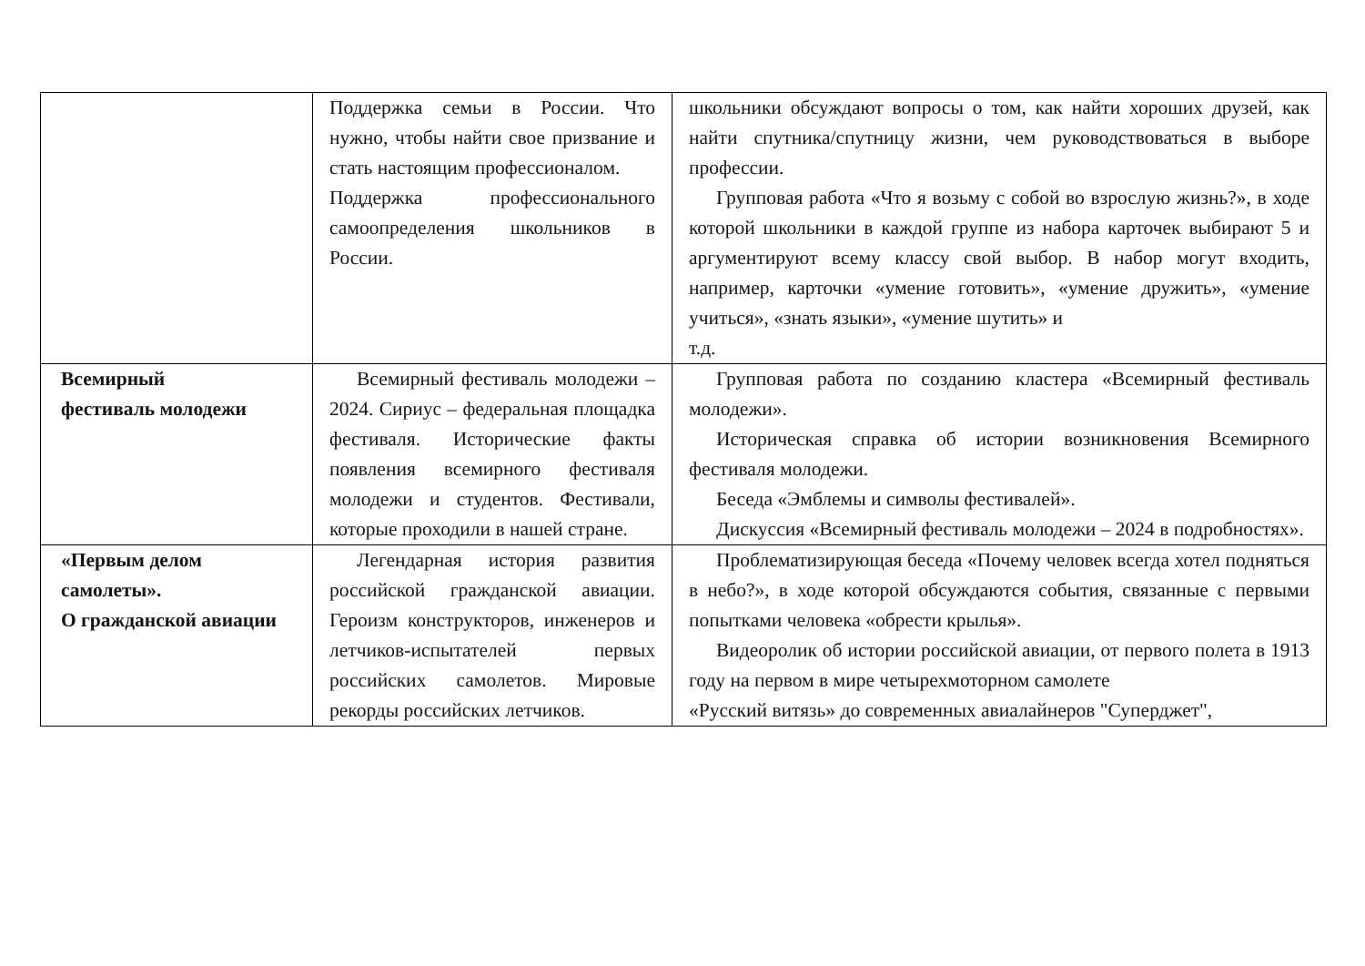| | Поддержка семьи в России. Что нужно, чтобы найти свое призвание и стать настоящим профессионалом. Поддержка профессионального самоопределения школьников в России. | школьники обсуждают вопросы о том, как найти хороших друзей, как найти спутника/спутницу жизни, чем руководствоваться в выборе профессии. Групповая работа «Что я возьму с собой во взрослую жизнь?», в ходе которой школьники в каждой группе из набора карточек выбирают 5 и аргументируют всему классу свой выбор. В набор могут входить, например, карточки «умение готовить», «умение дружить», «умение учиться», «знать языки», «умение шутить» и т.д. |
| Всемирный фестиваль молодежи | Всемирный фестиваль молодежи – 2024. Сириус – федеральная площадка фестиваля. Исторические факты появления всемирного фестиваля молодежи и студентов. Фестивали, которые проходили в нашей стране. | Групповая работа по созданию кластера «Всемирный фестиваль молодежи». Историческая справка об истории возникновения Всемирного фестиваля молодежи. Беседа «Эмблемы и символы фестивалей». Дискуссия «Всемирный фестиваль молодежи – 2024 в подробностях». |
| «Первым делом самолеты». О гражданской авиации | Легендарная история развития российской гражданской авиации. Героизм конструкторов, инженеров и летчиков-испытателей первых российских самолетов. Мировые рекорды российских летчиков. | Проблематизирующая беседа «Почему человек всегда хотел подняться в небо?», в ходе которой обсуждаются события, связанные с первыми попытками человека «обрести крылья». Видеоролик об истории российской авиации, от первого полета в 1913 году на первом в мире четырехмоторном самолете «Русский витязь» до современных авиалайнеров "Суперджет", |